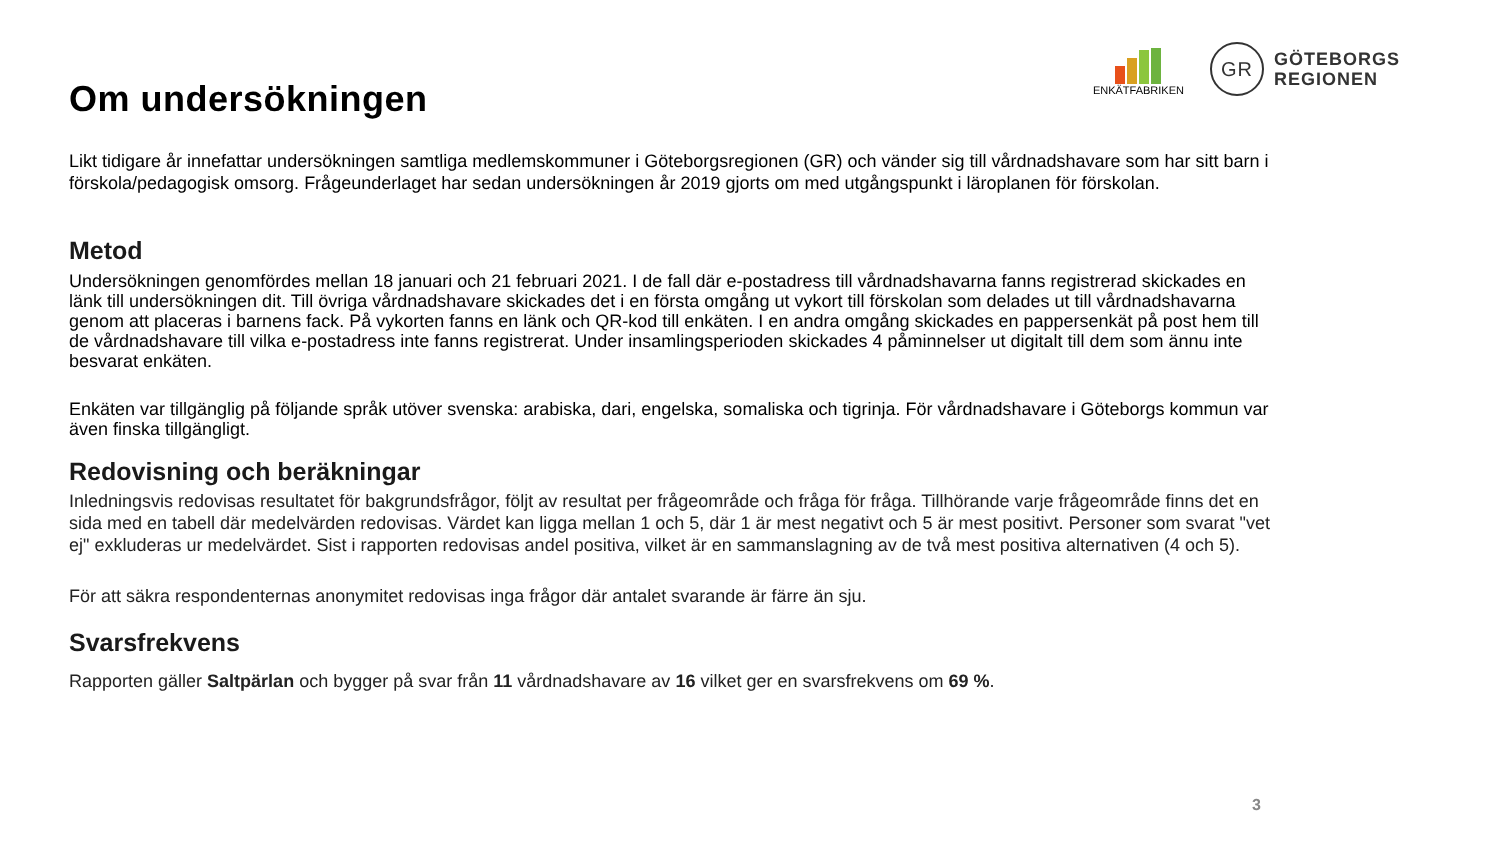ENKÄTFABRIKEN
GR
GÖTEBORGS
REGIONEN
Om undersökningen
Likt tidigare år innefattar undersökningen samtliga medlemskommuner i Göteborgsregionen (GR) och vänder sig till vårdnadshavare som har sitt barn i förskola/pedagogisk omsorg. Frågeunderlaget har sedan undersökningen år 2019 gjorts om med utgångspunkt i läroplanen för förskolan.
Metod
Undersökningen genomfördes mellan 18 januari och 21 februari 2021. I de fall där e-postadress till vårdnadshavarna fanns registrerad skickades en länk till undersökningen dit. Till övriga vårdnadshavare skickades det i en första omgång ut vykort till förskolan som delades ut till vårdnadshavarna genom att placeras i barnens fack. På vykorten fanns en länk och QR-kod till enkäten. I en andra omgång skickades en pappersenkät på post hem till de vårdnadshavare till vilka e-postadress inte fanns registrerat. Under insamlingsperioden skickades 4 påminnelser ut digitalt till dem som ännu inte besvarat enkäten.
Enkäten var tillgänglig på följande språk utöver svenska: arabiska, dari, engelska, somaliska och tigrinja. För vårdnadshavare i Göteborgs kommun var även finska tillgängligt.
Redovisning och beräkningar
Inledningsvis redovisas resultatet för bakgrundsfrågor, följt av resultat per frågeområde och fråga för fråga. Tillhörande varje frågeområde finns det en sida med en tabell där medelvärden redovisas. Värdet kan ligga mellan 1 och 5, där 1 är mest negativt och 5 är mest positivt. Personer som svarat "vet ej" exkluderas ur medelvärdet. Sist i rapporten redovisas andel positiva, vilket är en sammanslagning av de två mest positiva alternativen (4 och 5).
För att säkra respondenternas anonymitet redovisas inga frågor där antalet svarande är färre än sju.
Svarsfrekvens
Rapporten gäller Saltpärlan och bygger på svar från 11 vårdnadshavare av 16 vilket ger en svarsfrekvens om 69 %.
3